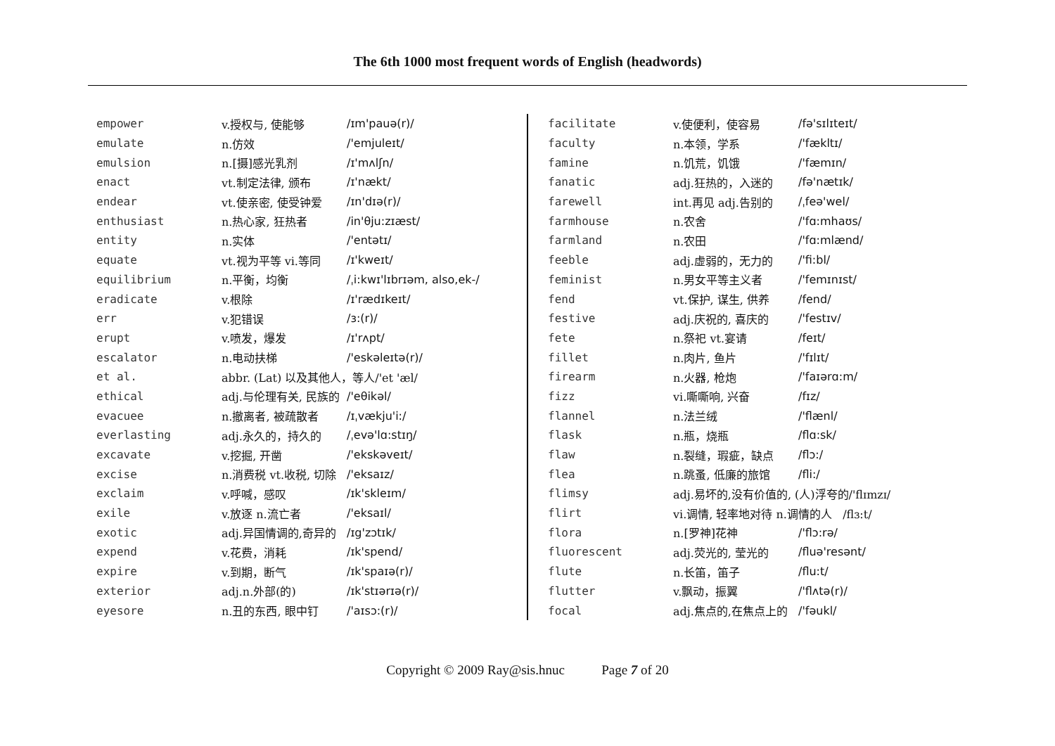The 6th 1000 most frequent words of English (headwords)
| empower | v.授权与, 使能够 | /ɪm'pauə(r)/ |
| emulate | n.仿效 | /'emjuleɪt/ |
| emulsion | n.[摄]感光乳剂 | /ɪ'mʌlʃn/ |
| enact | vt.制定法律, 颁布 | /ɪ'nækt/ |
| endear | vt.使亲密, 使受钟爱 | /ɪn'dɪə(r)/ |
| enthusiast | n.热心家, 狂热者 | /in'θju:zɪæst/ |
| entity | n.实体 | /'entətɪ/ |
| equate | vt.视为平等 vi.等同 | /ɪ'kweɪt/ |
| equilibrium | n.平衡，均衡 | /ˌi:kwɪ'lɪbrɪəm, also,ek-/ |
| eradicate | v.根除 | /ɪ'rædɪkeɪt/ |
| err | v.犯错误 | /ɜ:(r)/ |
| erupt | v.喷发，爆发 | /ɪ'rʌpt/ |
| escalator | n.电动扶梯 | /'eskəleɪtə(r)/ |
| et al. | abbr. (Lat) 以及其他人，等人/'et 'æl/ | |
| ethical | adj.与伦理有关, 民族的 | /'eθikəl/ |
| evacuee | n.撤离者, 被疏散者 | /ɪˌvækju'i:/ |
| everlasting | adj.永久的，持久的 | /ˌevə'lɑ:stɪŋ/ |
| excavate | v.挖掘, 开凿 | /'ekskəveɪt/ |
| excise | n.消费税 vt.收税, 切除 | /'eksaɪz/ |
| exclaim | v.呼喊，感叹 | /ɪk'skleɪm/ |
| exile | v.放逐 n.流亡者 | /'eksaɪl/ |
| exotic | adj.异国情调的,奇异的 | /ɪg'zɔtɪk/ |
| expend | v.花费，消耗 | /ɪk'spend/ |
| expire | v.到期，断气 | /ɪk'spaɪə(r)/ |
| exterior | adj.n.外部(的) | /ɪk'stɪərɪə(r)/ |
| eyesore | n.丑的东西, 眼中钉 | /'aɪsɔ:(r)/ |
| facilitate | v.使便利，使容易 | /fə'sɪlɪteɪt/ |
| faculty | n.本领，学系 | /'fækltɪ/ |
| famine | n.饥荒，饥饿 | /'fæmɪn/ |
| fanatic | adj.狂热的，入迷的 | /fə'nætɪk/ |
| farewell | int.再见 adj.告别的 | /ˌfeə'wel/ |
| farmhouse | n.农舍 | /'fɑ:mhaʊs/ |
| farmland | n.农田 | /'fɑ:mlænd/ |
| feeble | adj.虚弱的，无力的 | /'fi:bl/ |
| feminist | n.男女平等主义者 | /'femɪnɪst/ |
| fend | vt.保护, 谋生, 供养 | /fend/ |
| festive | adj.庆祝的, 喜庆的 | /'festɪv/ |
| fete | n.祭祀 vt.宴请 | /feɪt/ |
| fillet | n.肉片, 鱼片 | /'fɪlɪt/ |
| firearm | n.火器, 枪炮 | /'faɪərɑ:m/ |
| fizz | vi.嘶嘶响, 兴奋 | /fɪz/ |
| flannel | n.法兰绒 | /'flænl/ |
| flask | n.瓶，烧瓶 | /flɑ:sk/ |
| flaw | n.裂缝，瑕疵，缺点 | /flɔ:/ |
| flea | n.跳蚤, 低廉的旅馆 | /fli:/ |
| flimsy | adj.易坏的,没有价值的, (人)浮夸的/'flɪmzɪ/ | |
| flirt | vi.调情, 轻率地对待 n.调情的人 /flɜ:t/ | |
| flora | n.[罗神]花神 | /'flɔ:rə/ |
| fluorescent | adj.荧光的, 莹光的 | /fluə'resənt/ |
| flute | n.长笛，笛子 | /flu:t/ |
| flutter | v.飘动，振翼 | /'flʌtə(r)/ |
| focal | adj.焦点的,在焦点上的 | /'fəukl/ |
Copyright © 2009 Ray@sis.hnuc Page 7 of 20